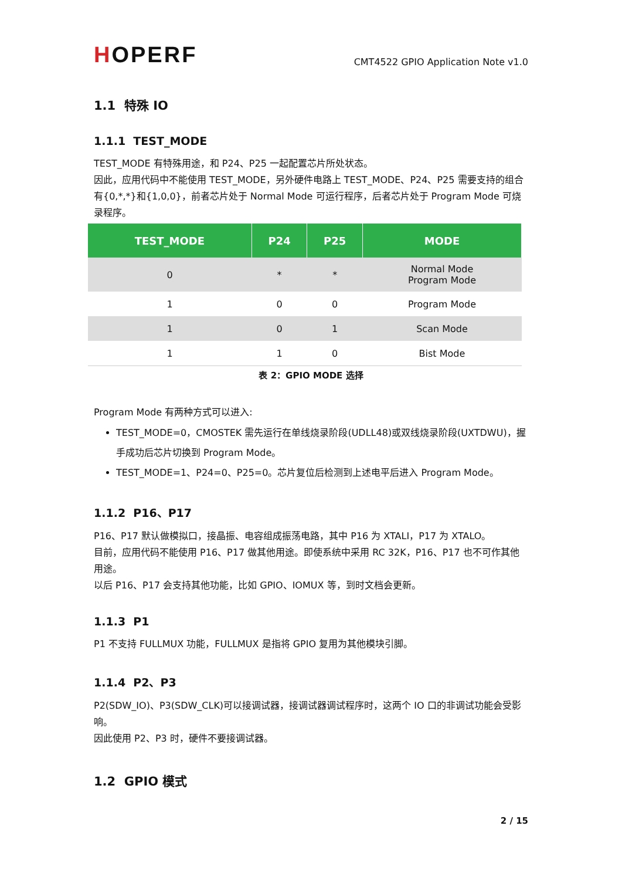HOPERF
CMT4522 GPIO Application Note v1.0
1.1 特殊 IO
1.1.1 TEST_MODE
TEST_MODE 有特殊用途，和 P24、P25 一起配置芯片所处状态。
因此，应用代码中不能使用 TEST_MODE，另外硬件电路上 TEST_MODE、P24、P25 需要支持的组合有{0,*,*}和{1,0,0}，前者芯片处于 Normal Mode 可运行程序，后者芯片处于 Program Mode 可烧录程序。
| TEST_MODE | P24 | P25 | MODE |
| --- | --- | --- | --- |
| 0 | * | * | Normal Mode Program Mode |
| 1 | 0 | 0 | Program Mode |
| 1 | 0 | 1 | Scan Mode |
| 1 | 1 | 0 | Bist Mode |
表 2：GPIO MODE 选择
Program Mode 有两种方式可以进入:
TEST_MODE=0，CMOSTEK 需先运行在单线烧录阶段(UDLL48)或双线烧录阶段(UXTDWU)，握手成功后芯片切换到 Program Mode。
TEST_MODE=1、P24=0、P25=0。芯片复位后检测到上述电平后进入 Program Mode。
1.1.2 P16、P17
P16、P17 默认做模拟口，接晶振、电容组成振荡电路，其中 P16 为 XTALI，P17 为 XTALO。
目前，应用代码不能使用 P16、P17 做其他用途。即使系统中采用 RC 32K，P16、P17 也不可作其他用途。
以后 P16、P17 会支持其他功能，比如 GPIO、IOMUX 等，到时文档会更新。
1.1.3 P1
P1 不支持 FULLMUX 功能，FULLMUX 是指将 GPIO 复用为其他模块引脚。
1.1.4 P2、P3
P2(SDW_IO)、P3(SDW_CLK)可以接调试器，接调试器调试程序时，这两个 IO 口的非调试功能会受影响。
因此使用 P2、P3 时，硬件不要接调试器。
1.2 GPIO 模式
2 / 15